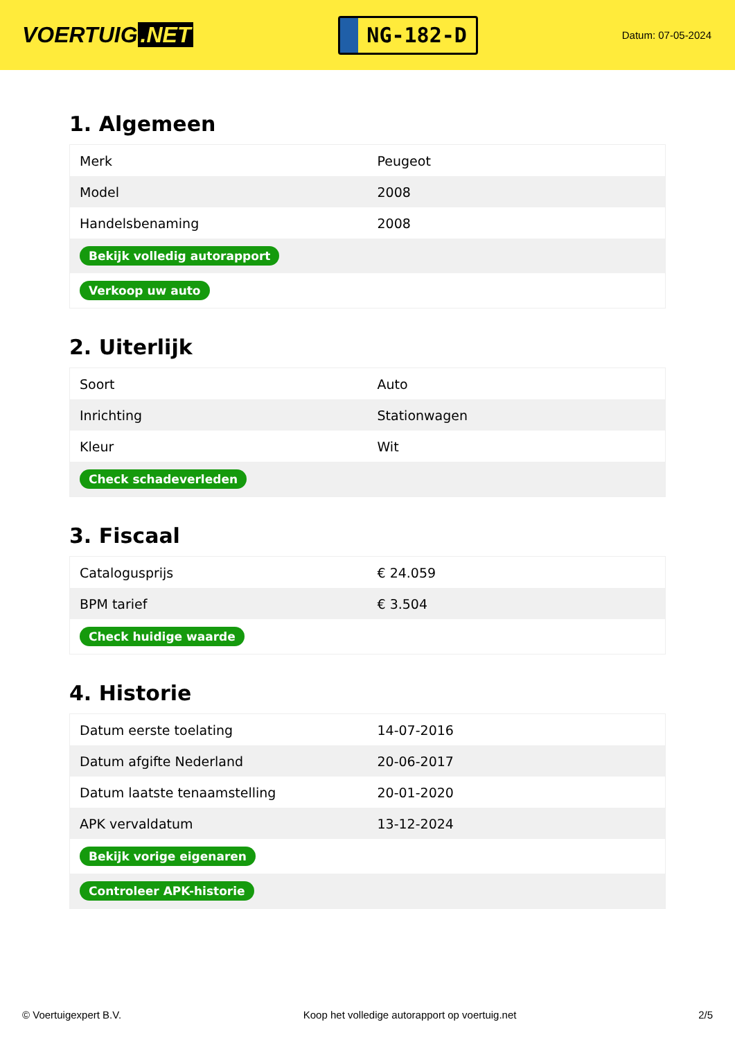VOERTUIG.NET
NG-182-D
Datum: 07-05-2024
1. Algemeen
| Merk | Peugeot |
| Model | 2008 |
| Handelsbenaming | 2008 |
| Bekijk volledig autorapport | |
| Verkoop uw auto | |
2. Uiterlijk
| Soort | Auto |
| Inrichting | Stationwagen |
| Kleur | Wit |
| Check schadeverleden | |
3. Fiscaal
| Catalogusprijs | € 24.059 |
| BPM tarief | € 3.504 |
| Check huidige waarde | |
4. Historie
| Datum eerste toelating | 14-07-2016 |
| Datum afgifte Nederland | 20-06-2017 |
| Datum laatste tenaamstelling | 20-01-2020 |
| APK vervaldatum | 13-12-2024 |
| Bekijk vorige eigenaren | |
| Controleer APK-historie | |
© Voertuigexpert B.V. Koop het volledige autorapport op voertuig.net 2/5